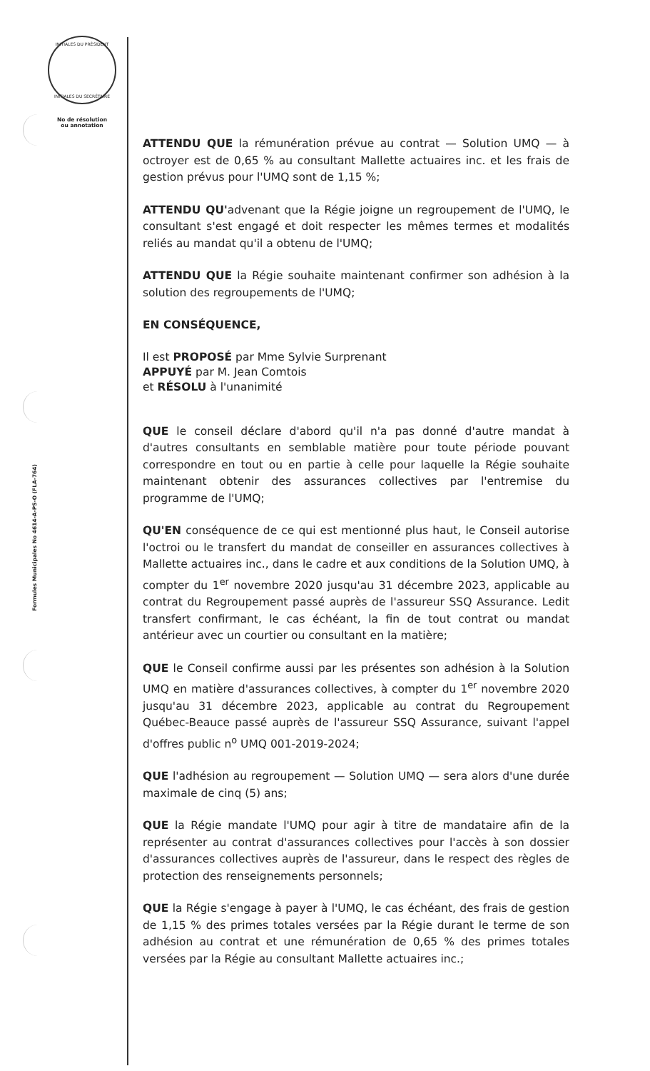INITIALES DU PRÉSIDENT
INITIALES DU SECRÉTAIRE
No de résolution
ou annotation
Formules Municipales No 4614-A-PS-O (FLA-764)
ATTENDU QUE la rémunération prévue au contrat — Solution UMQ — à octroyer est de 0,65 % au consultant Mallette actuaires inc. et les frais de gestion prévus pour l'UMQ sont de 1,15 %;
ATTENDU QU'advenant que la Régie joigne un regroupement de l'UMQ, le consultant s'est engagé et doit respecter les mêmes termes et modalités reliés au mandat qu'il a obtenu de l'UMQ;
ATTENDU QUE la Régie souhaite maintenant confirmer son adhésion à la solution des regroupements de l'UMQ;
EN CONSÉQUENCE,
Il est PROPOSÉ par Mme Sylvie Surprenant
APPUYÉ par M. Jean Comtois
et RÉSOLU à l'unanimité
QUE le conseil déclare d'abord qu'il n'a pas donné d'autre mandat à d'autres consultants en semblable matière pour toute période pouvant correspondre en tout ou en partie à celle pour laquelle la Régie souhaite maintenant obtenir des assurances collectives par l'entremise du programme de l'UMQ;
QU'EN conséquence de ce qui est mentionné plus haut, le Conseil autorise l'octroi ou le transfert du mandat de conseiller en assurances collectives à Mallette actuaires inc., dans le cadre et aux conditions de la Solution UMQ, à compter du 1<sup>er</sup> novembre 2020 jusqu'au 31 décembre 2023, applicable au contrat du Regroupement passé auprès de l'assureur SSQ Assurance. Ledit transfert confirmant, le cas échéant, la fin de tout contrat ou mandat antérieur avec un courtier ou consultant en la matière;
QUE le Conseil confirme aussi par les présentes son adhésion à la Solution UMQ en matière d'assurances collectives, à compter du 1<sup>er</sup> novembre 2020 jusqu'au 31 décembre 2023, applicable au contrat du Regroupement Québec-Beauce passé auprès de l'assureur SSQ Assurance, suivant l'appel d'offres public n<sup>o</sup> UMQ 001-2019-2024;
QUE l'adhésion au regroupement — Solution UMQ — sera alors d'une durée maximale de cinq (5) ans;
QUE la Régie mandate l'UMQ pour agir à titre de mandataire afin de la représenter au contrat d'assurances collectives pour l'accès à son dossier d'assurances collectives auprès de l'assureur, dans le respect des règles de protection des renseignements personnels;
QUE la Régie s'engage à payer à l'UMQ, le cas échéant, des frais de gestion de 1,15 % des primes totales versées par la Régie durant le terme de son adhésion au contrat et une rémunération de 0,65 % des primes totales versées par la Régie au consultant Mallette actuaires inc.;